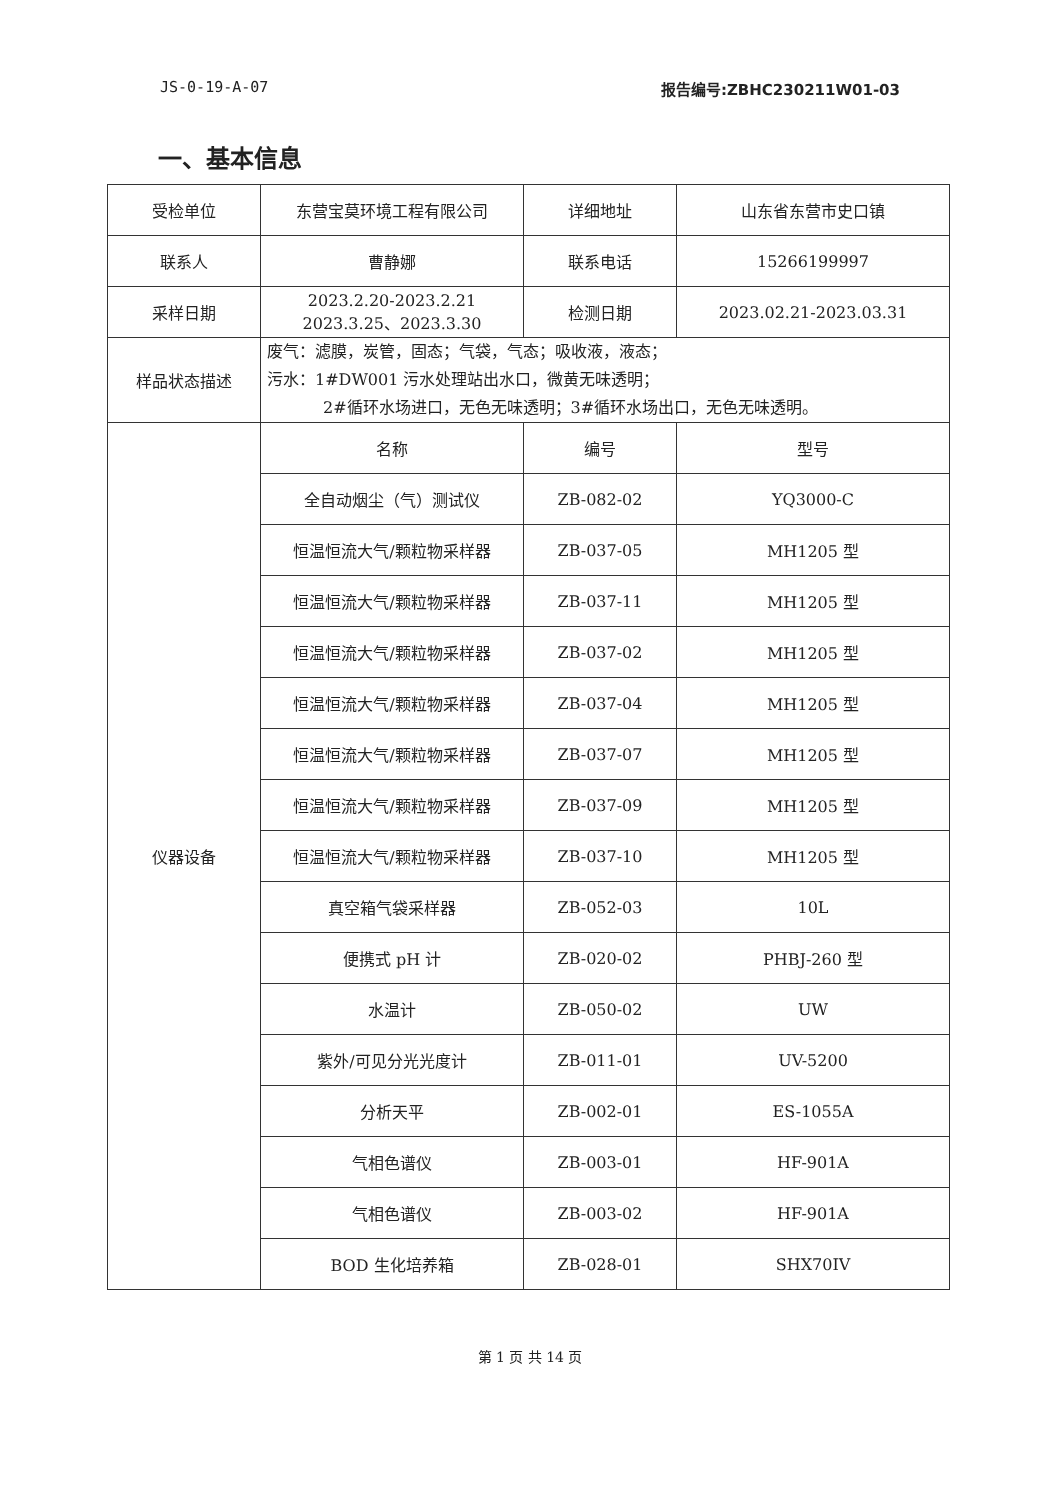JS-0-19-A-07 报告编号:ZBHC230211W01-03
一、基本信息
| 受检单位 | 东营宝莫环境工程有限公司 | 详细地址 | 山东省东营市史口镇 |
| 联系人 | 曹静娜 | 联系电话 | 15266199997 |
| 采样日期 | 2023.2.20-2023.2.21 2023.3.25、2023.3.30 | 检测日期 | 2023.02.21-2023.03.31 |
| 样品状态描述 | 废气：滤膜，炭管，固态；气袋，气态；吸收液，液态； 污水：1#DW001 污水处理站出水口，微黄无味透明； 2#循环水场进口，无色无味透明；3#循环水场出口，无色无味透明。 | | |
| 仪器设备 | 名称 | 编号 | 型号 |
| | 全自动烟尘（气）测试仪 | ZB-082-02 | YQ3000-C |
| | 恒温恒流大气/颗粒物采样器 | ZB-037-05 | MH1205 型 |
| | 恒温恒流大气/颗粒物采样器 | ZB-037-11 | MH1205 型 |
| | 恒温恒流大气/颗粒物采样器 | ZB-037-02 | MH1205 型 |
| | 恒温恒流大气/颗粒物采样器 | ZB-037-04 | MH1205 型 |
| | 恒温恒流大气/颗粒物采样器 | ZB-037-07 | MH1205 型 |
| | 恒温恒流大气/颗粒物采样器 | ZB-037-09 | MH1205 型 |
| | 恒温恒流大气/颗粒物采样器 | ZB-037-10 | MH1205 型 |
| | 真空箱气袋采样器 | ZB-052-03 | 10L |
| | 便携式 pH 计 | ZB-020-02 | PHBJ-260 型 |
| | 水温计 | ZB-050-02 | UW |
| | 紫外/可见分光光度计 | ZB-011-01 | UV-5200 |
| | 分析天平 | ZB-002-01 | ES-1055A |
| | 气相色谱仪 | ZB-003-01 | HF-901A |
| | 气相色谱仪 | ZB-003-02 | HF-901A |
| | BOD 生化培养箱 | ZB-028-01 | SHX70IV |
第 1 页 共 14 页